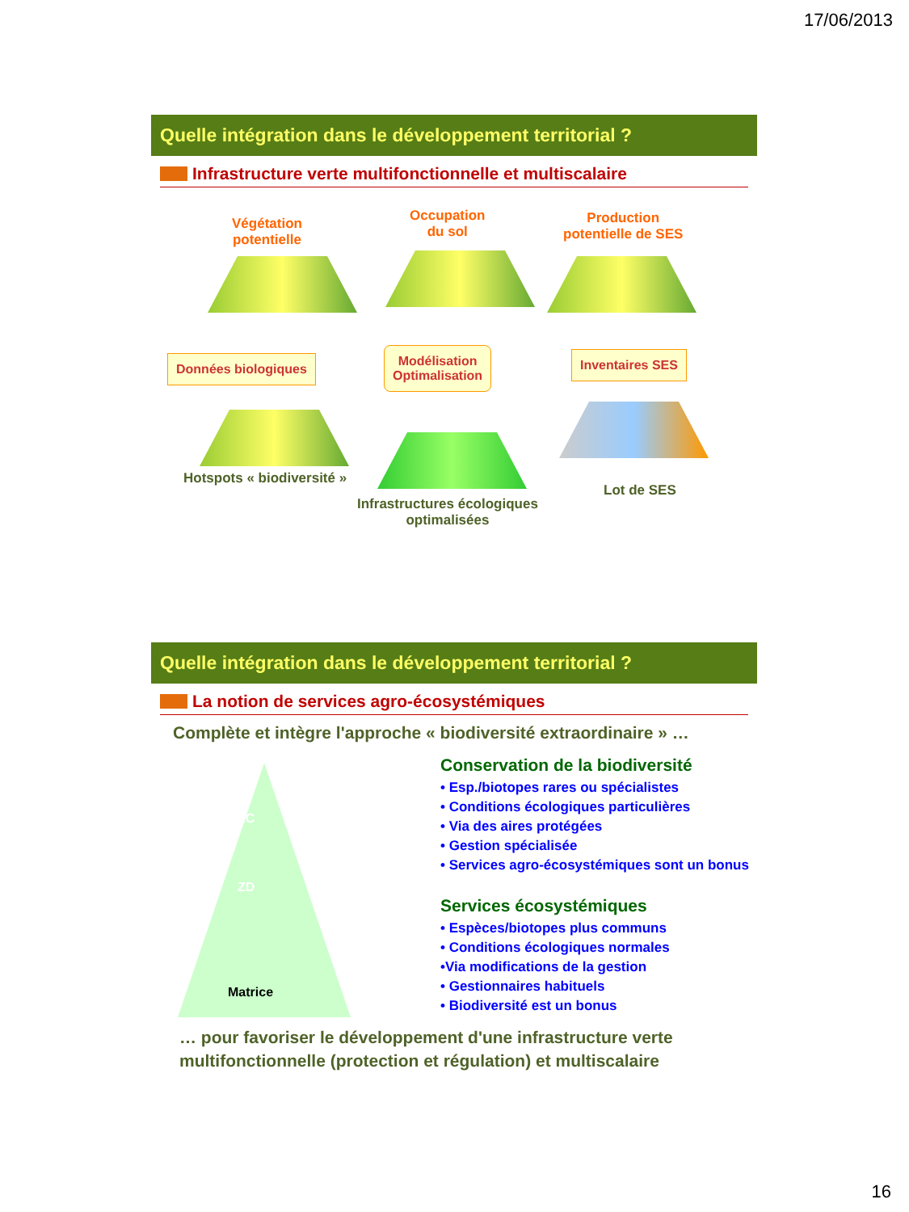17/06/2013
Quelle intégration dans le développement territorial ?
Infrastructure verte multifonctionnelle et multiscalaire
Végétation
potentielle
Occupation
du sol
Production
potentielle de SES
Données biologiques
Modélisation
Optimalisation
Inventaires SES
Hotspots « biodiversité »
Infrastructures écologiques
optimalisées
Lot de SES
Quelle intégration dans le développement territorial ?
La notion de services agro-écosystémiques
Complète et intègre l'approche « biodiversité extraordinaire » …
ZC
ZD
Matrice
Conservation de la biodiversité
• Esp./biotopes rares ou spécialistes
• Conditions écologiques particulières
• Via des aires protégées
• Gestion spécialisée
• Services agro-écosystémiques sont un bonus
Services écosystémiques
• Espèces/biotopes plus communs
• Conditions écologiques normales
•Via modifications de la gestion
• Gestionnaires habituels
• Biodiversité est un bonus
… pour favoriser le développement d'une infrastructure verte multifonctionnelle (protection et régulation) et multiscalaire
16